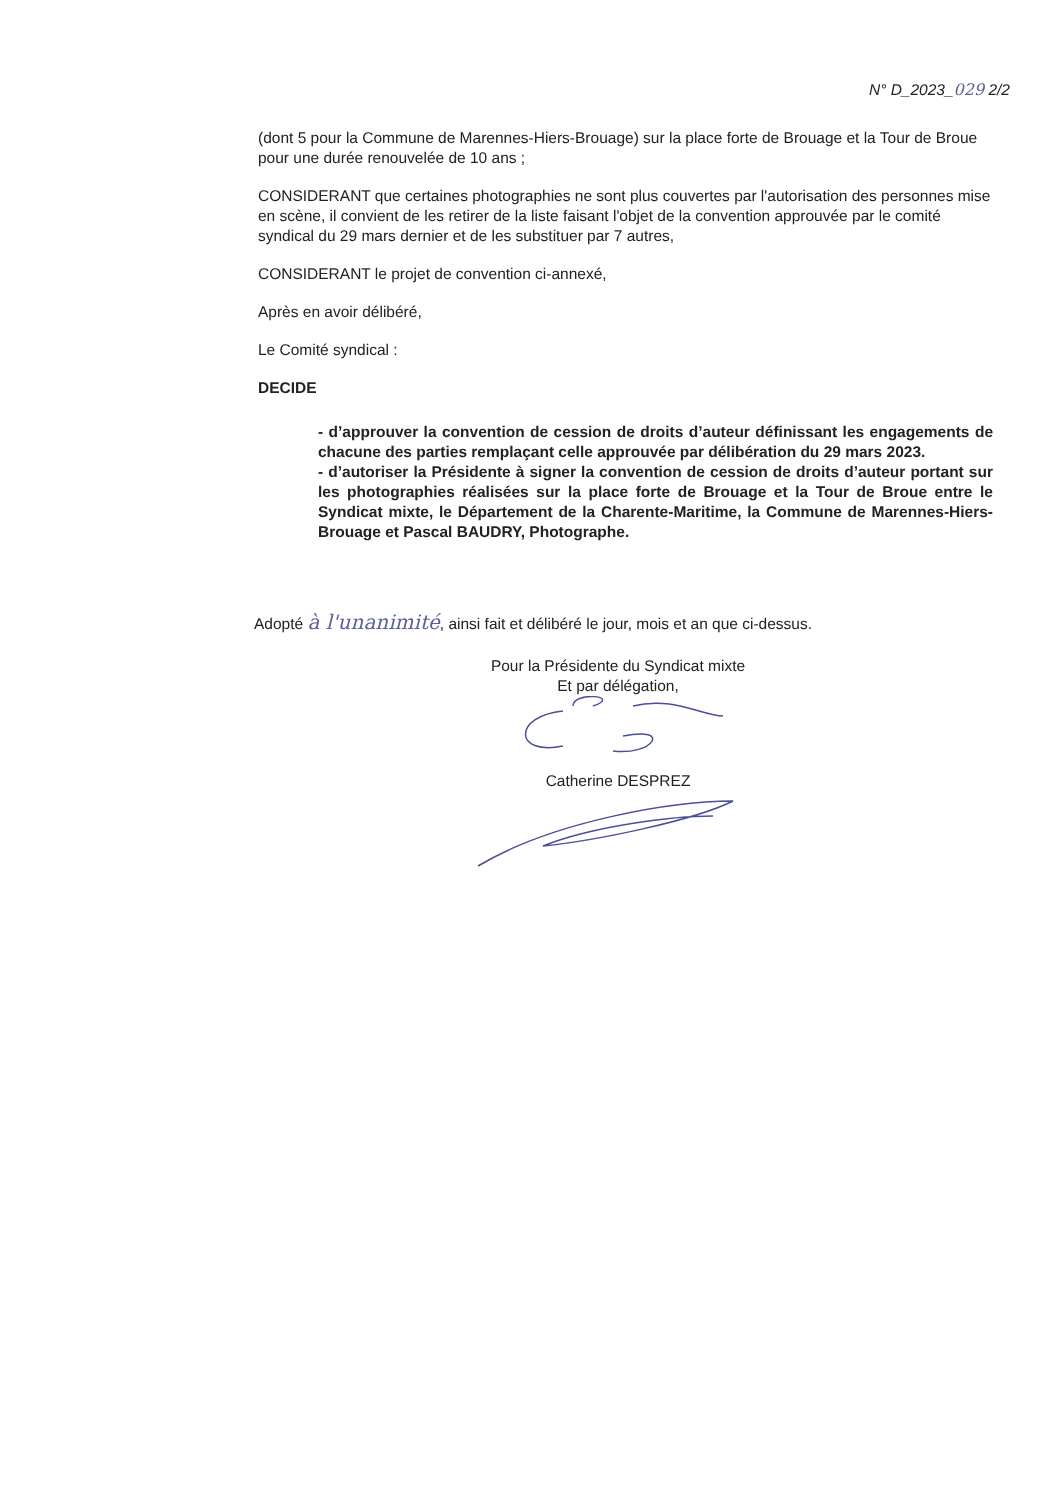N° D_2023_029 2/2
(dont 5 pour la Commune de Marennes-Hiers-Brouage) sur la place forte de Brouage et la Tour de Broue pour une durée renouvelée de 10 ans ;
CONSIDERANT que certaines photographies ne sont plus couvertes par l'autorisation des personnes mise en scène, il convient de les retirer de la liste faisant l'objet de la convention approuvée par le comité syndical du 29 mars dernier et de les substituer par 7 autres,
CONSIDERANT le projet de convention ci-annexé,
Après en avoir délibéré,
Le Comité syndical :
DECIDE
- d’approuver la convention de cession de droits d’auteur définissant les engagements de chacune des parties remplaçant celle approuvée par délibération du 29 mars 2023.
- d’autoriser la Présidente à signer la convention de cession de droits d’auteur portant sur les photographies réalisées sur la place forte de Brouage et la Tour de Broue entre le Syndicat mixte, le Département de la Charente-Maritime, la Commune de Marennes-Hiers-Brouage et Pascal BAUDRY, Photographe.
Adopté à l'unanimité, ainsi fait et délibéré le jour, mois et an que ci-dessus.
Pour la Présidente du Syndicat mixte
Et par délégation,
Catherine DESPREZ